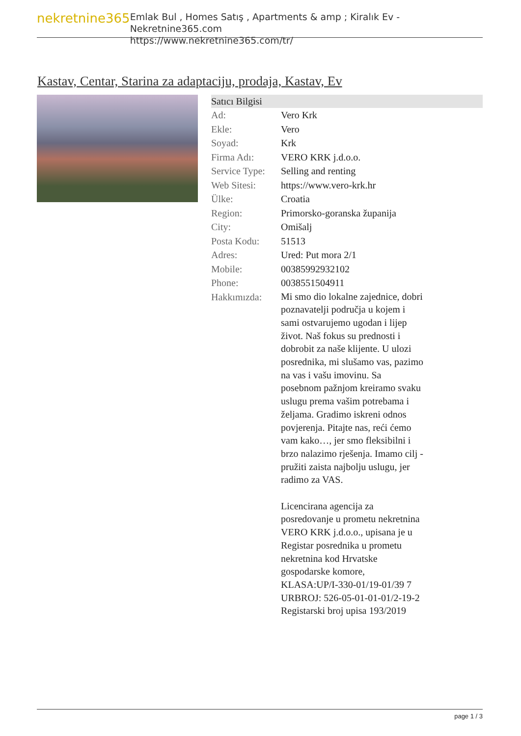nekretnine365
Emlak Bul , Homes Satış , Apartments & amp ; Kiralık Ev - Nekretnine365.com
https://www.nekretnine365.com/tr/
Kastav, Centar, Starina za adaptaciju, prodaja, Kastav, Ev
| Satıcı Bilgisi | |
| --- | --- |
| Ad: | Vero Krk |
| Ekle: | Vero |
| Soyad: | Krk |
| Firma Adı: | VERO KRK j.d.o.o. |
| Service Type: | Selling and renting |
| Web Sitesi: | https://www.vero-krk.hr |
| Ülke: | Croatia |
| Region: | Primorsko-goranska županija |
| City: | Omišalj |
| Posta Kodu: | 51513 |
| Adres: | Ured: Put mora 2/1 |
| Mobile: | 00385992932102 |
| Phone: | 0038551504911 |
| Hakkımızda: | Mi smo dio lokalne zajednice, dobri poznavatelji područja u kojem i sami ostvarujemo ugodan i lijep život. Naš fokus su prednosti i dobrobit za naše klijente. U ulozi posrednika, mi slušamo vas, pazimo na vas i vašu imovinu. Sa posebnom pažnjom kreiramo svaku uslugu prema vašim potrebama i željama. Gradimo iskreni odnos povjerenja. Pitajte nas, reći ćemo vam kako…, jer smo fleksibilni i brzo nalazimo rješenja. Imamo cilj - pružiti zaista najbolju uslugu, jer radimo za VAS. Licencirana agencija za posredovanje u prometu nekretnina VERO KRK j.d.o.o., upisana je u Registar posrednika u prometu nekretnina kod Hrvatske gospodarske komore, KLASA:UP/I-330-01/19-01/39 7 URBROJ: 526-05-01-01-01/2-19-2 Registarski broj upisa 193/2019 |
page 1 / 3